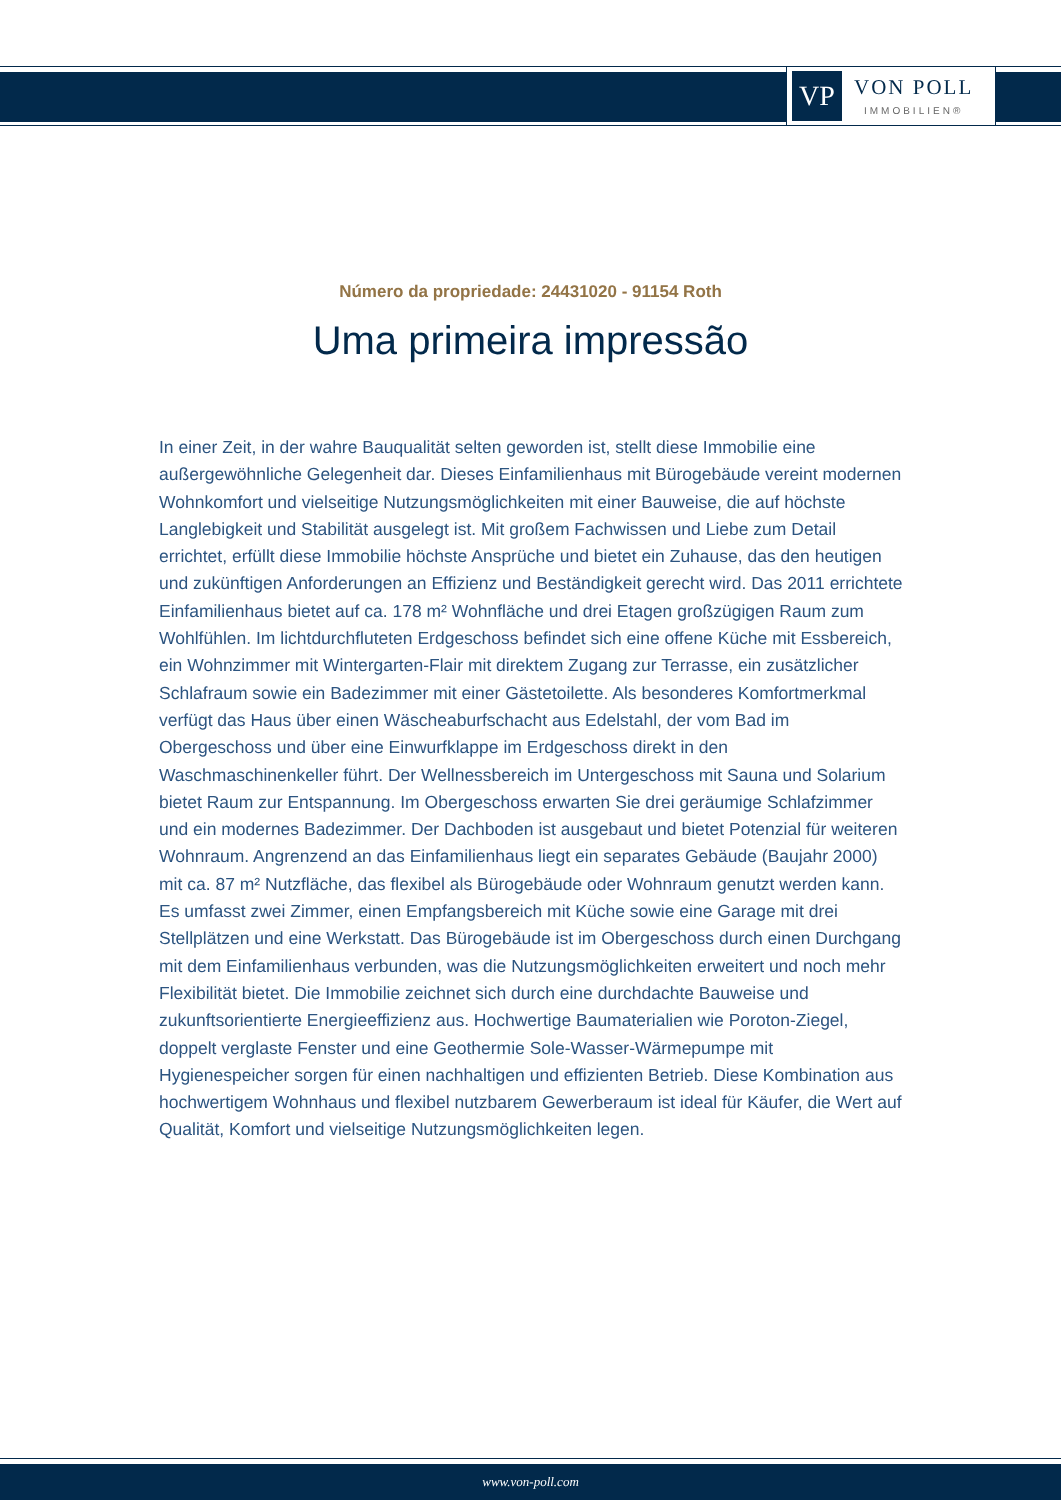VP
VON POLL
IMMOBILIEN®
Número da propriedade: 24431020 - 91154 Roth
Uma primeira impressão
In einer Zeit, in der wahre Bauqualität selten geworden ist, stellt diese Immobilie eine außergewöhnliche Gelegenheit dar. Dieses Einfamilienhaus mit Bürogebäude vereint modernen Wohnkomfort und vielseitige Nutzungsmöglichkeiten mit einer Bauweise, die auf höchste Langlebigkeit und Stabilität ausgelegt ist. Mit großem Fachwissen und Liebe zum Detail errichtet, erfüllt diese Immobilie höchste Ansprüche und bietet ein Zuhause, das den heutigen und zukünftigen Anforderungen an Effizienz und Beständigkeit gerecht wird. Das 2011 errichtete Einfamilienhaus bietet auf ca. 178 m² Wohnfläche und drei Etagen großzügigen Raum zum Wohlfühlen. Im lichtdurchfluteten Erdgeschoss befindet sich eine offene Küche mit Essbereich, ein Wohnzimmer mit Wintergarten-Flair mit direktem Zugang zur Terrasse, ein zusätzlicher Schlafraum sowie ein Badezimmer mit einer Gästetoilette. Als besonderes Komfortmerkmal verfügt das Haus über einen Wäscheaburfschacht aus Edelstahl, der vom Bad im Obergeschoss und über eine Einwurfklappe im Erdgeschoss direkt in den Waschmaschinenkeller führt. Der Wellnessbereich im Untergeschoss mit Sauna und Solarium bietet Raum zur Entspannung. Im Obergeschoss erwarten Sie drei geräumige Schlafzimmer und ein modernes Badezimmer. Der Dachboden ist ausgebaut und bietet Potenzial für weiteren Wohnraum. Angrenzend an das Einfamilienhaus liegt ein separates Gebäude (Baujahr 2000) mit ca. 87 m² Nutzfläche, das flexibel als Bürogebäude oder Wohnraum genutzt werden kann. Es umfasst zwei Zimmer, einen Empfangsbereich mit Küche sowie eine Garage mit drei Stellplätzen und eine Werkstatt. Das Bürogebäude ist im Obergeschoss durch einen Durchgang mit dem Einfamilienhaus verbunden, was die Nutzungsmöglichkeiten erweitert und noch mehr Flexibilität bietet. Die Immobilie zeichnet sich durch eine durchdachte Bauweise und zukunftsorientierte Energieeffizienz aus. Hochwertige Baumaterialien wie Poroton-Ziegel, doppelt verglaste Fenster und eine Geothermie Sole-Wasser-Wärmepumpe mit Hygienespeicher sorgen für einen nachhaltigen und effizienten Betrieb. Diese Kombination aus hochwertigem Wohnhaus und flexibel nutzbarem Gewerberaum ist ideal für Käufer, die Wert auf Qualität, Komfort und vielseitige Nutzungsmöglichkeiten legen.
www.von-poll.com